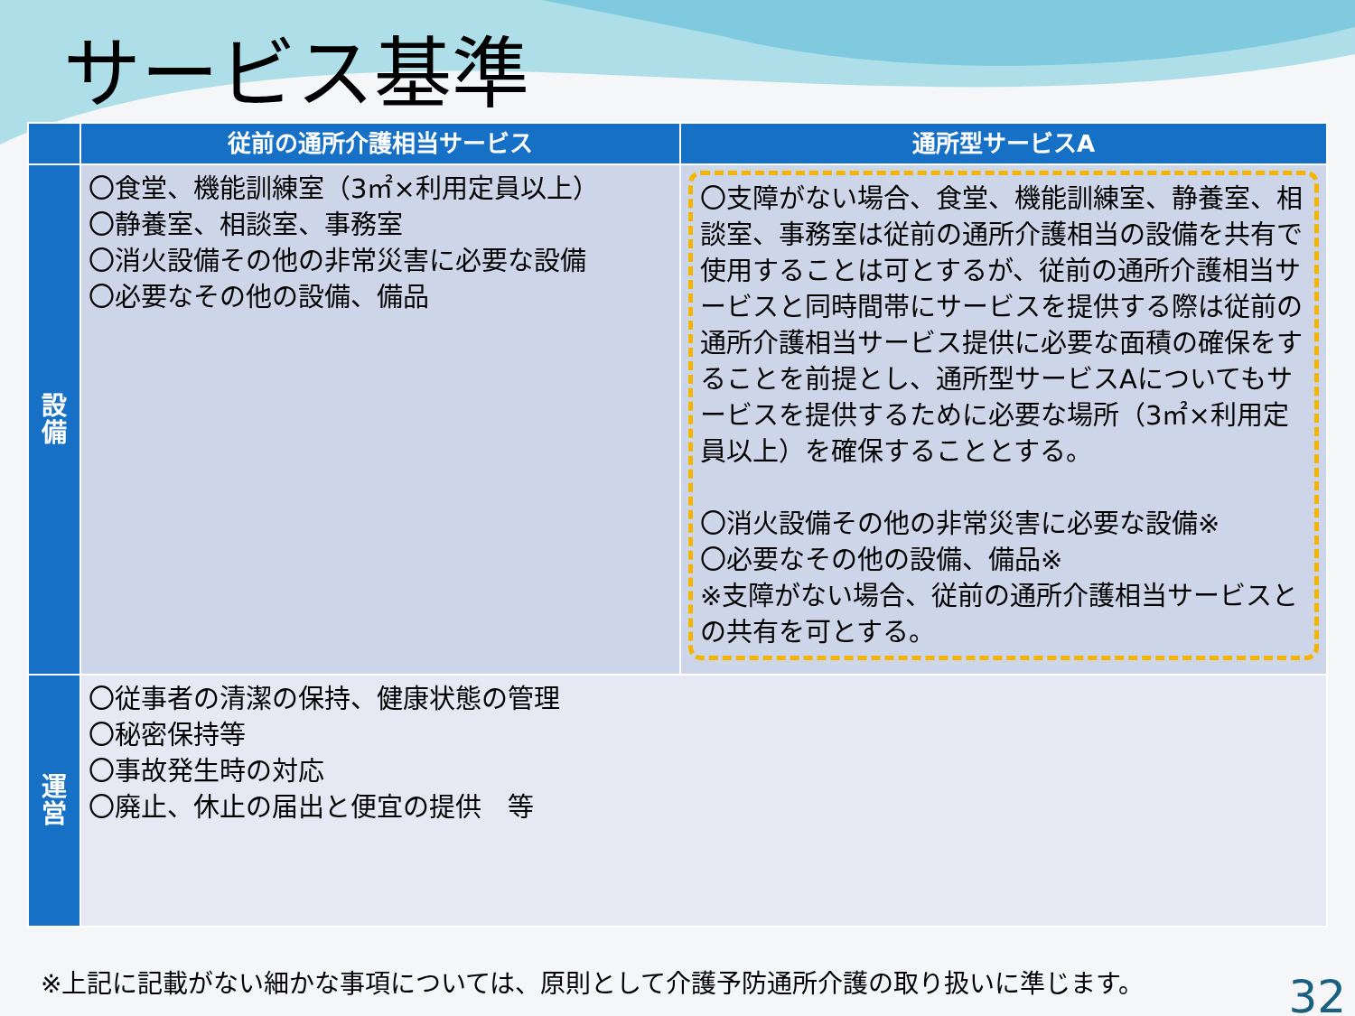サービス基準
| | 従前の通所介護相当サービス | 通所型サービスA |
| --- | --- | --- |
| 設 備 | 〇食堂、機能訓練室（3㎡×利用定員以上） 〇静養室、相談室、事務室 〇消火設備その他の非常災害に必要な設備 〇必要なその他の設備、備品 | 〇支障がない場合、食堂、機能訓練室、静養室、相談室、事務室は従前の通所介護相当の設備を共有で使用することは可とするが、従前の通所介護相当サービスと同時間帯にサービスを提供する際は従前の通所介護相当サービス提供に必要な面積の確保をすることを前提とし、通所型サービスAについてもサービスを提供するために必要な場所（3㎡×利用定員以上）を確保することとする。 〇消火設備その他の非常災害に必要な設備※ 〇必要なその他の設備、備品※ ※支障がない場合、従前の通所介護相当サービスとの共有を可とする。 |
| 運 営 | 〇従事者の清潔の保持、健康状態の管理 〇秘密保持等 〇事故発生時の対応 〇廃止、休止の届出と便宜の提供 等 | |
※上記に記載がない細かな事項については、原則として介護予防通所介護の取り扱いに準じます。
32